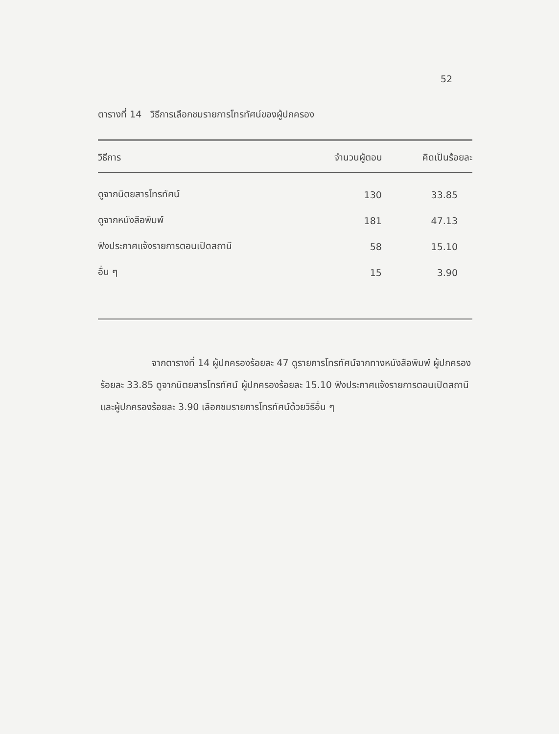52
ตารางที่ 14 วิธีการเลือกชมรายการโทรทัศน์ของผู้ปกครอง
| วิธีการ | จำนวนผู้ตอบ | คิดเป็นร้อยละ |
| --- | --- | --- |
| ดูจากนิตยสารโทรทัศน์ | 130 | 33.85 |
| ดูจากหนังสือพิมพ์ | 181 | 47.13 |
| ฟังประกาศแจ้งรายการตอนเปิดสถานี | 58 | 15.10 |
| อื่น ๆ | 15 | 3.90 |
จากตารางที่ 14 ผู้ปกครองร้อยละ 47 ดูรายการโทรทัศน์จากทางหนังสือพิมพ์ ผู้ปกครองร้อยละ 33.85 ดูจากนิตยสารโทรทัศน์ ผู้ปกครองร้อยละ 15.10 ฟังประกาศแจ้งรายการตอนเปิดสถานี และผู้ปกครองร้อยละ 3.90 เลือกชมรายการโทรทัศน์ด้วยวิธีอื่น ๆ